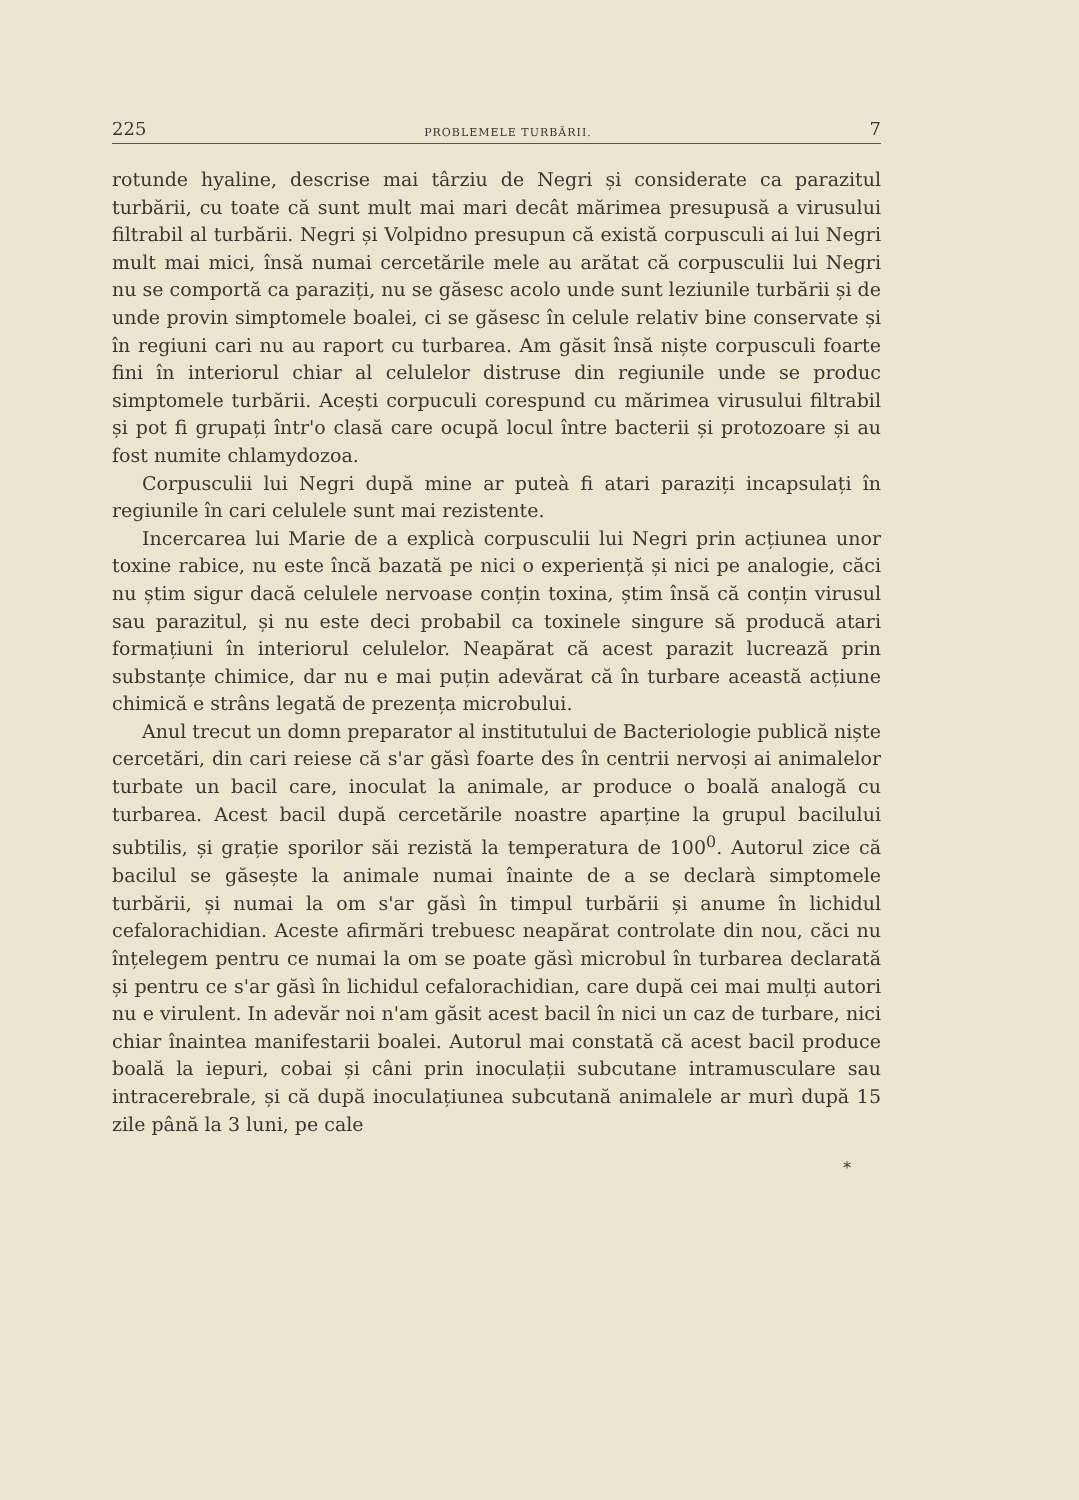225 PROBLEMELE TURBĂRII. 7
rotunde hyaline, descrise mai târziu de Negri și considerate ca parazitul turbării, cu toate că sunt mult mai mari decât mărimea presupusă a virusului filtrabil al turbării. Negri și Volpidno presupun că există corpusculi ai lui Negri mult mai mici, însă numai cercetările mele au arătat că corpusculii lui Negri nu se comportă ca paraziți, nu se găsesc acolo unde sunt leziunile turbării și de unde provin simptomele boalei, ci se găsesc în celule relativ bine conservate și în regiuni cari nu au raport cu turbarea. Am găsit însă niște corpusculi foarte fini în interiorul chiar al celulelor distruse din regiunile unde se produc simptomele turbării. Acești corpuculi corespund cu mărimea virusului filtrabil și pot fi grupați într'o clasă care ocupă locul între bacterii și protozoare și au fost numite chlamydozoa.
Corpusculii lui Negri după mine ar puteà fi atari paraziți incapsulați în regiunile în cari celulele sunt mai rezistente.
Incercarea lui Marie de a explicà corpusculii lui Negri prin acțiunea unor toxine rabice, nu este încă bazată pe nici o experiență și nici pe analogie, căci nu știm sigur dacă celulele nervoase conțin toxina, știm însă că conțin virusul sau parazitul, și nu este deci probabil ca toxinele singure să producă atari formațiuni în interiorul celulelor. Neapărat că acest parazit lucrează prin substanțe chimice, dar nu e mai puțin adevărat că în turbare această acțiune chimică e strâns legată de prezența microbului.
Anul trecut un domn preparator al institutului de Bacteriologie publică niște cercetări, din cari reiese că s'ar găsì foarte des în centrii nervoși ai animalelor turbate un bacil care, inoculat la animale, ar produce o boală analogă cu turbarea. Acest bacil după cercetările noastre aparține la grupul bacilului subtilis, și grație sporilor săi rezistă la temperatura de 100<sup>0</sup>. Autorul zice că bacilul se găsește la animale numai înainte de a se declarà simptomele turbării, și numai la om s'ar găsì în timpul turbării și anume în lichidul cefalorachidian. Aceste afirmări trebuesc neapărat controlate din nou, căci nu înțelegem pentru ce numai la om se poate găsì microbul în turbarea declarată și pentru ce s'ar găsì în lichidul cefalorachidian, care după cei mai mulți autori nu e virulent. In adevăr noi n'am găsit acest bacil în nici un caz de turbare, nici chiar înaintea manifestarii boalei. Autorul mai constată că acest bacil produce boală la iepuri, cobai și câni prin inoculații subcutane intramusculare sau intracerebrale, și că după inoculațiunea subcutană animalele ar murì după 15 zile până la 3 luni, pe cale
*